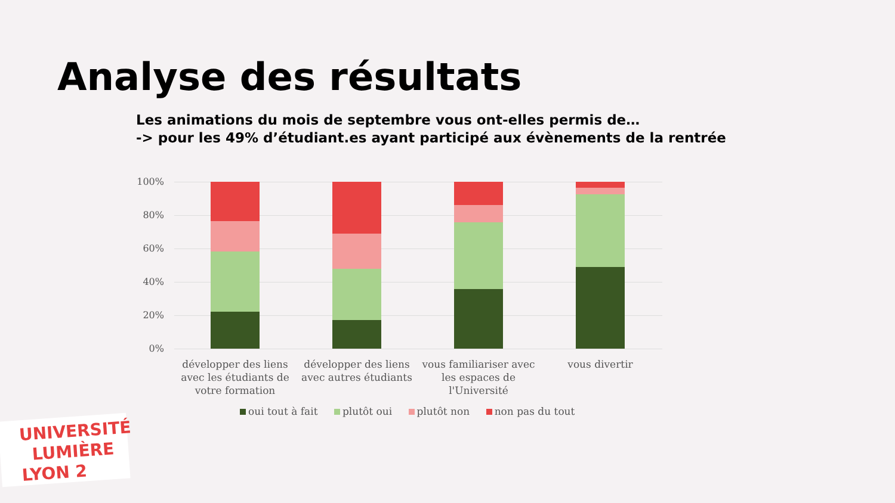Analyse des résultats
Les animations du mois de septembre vous ont-elles permis de…
-> pour les 49% d’étudiant.es ayant participé aux évènements de la rentrée
100%
80%
60%
40%
20%
0%
développer des liens avec les étudiants de votre formation
développer des liens avec autres étudiants
vous familiariser avec les espaces de l'Université
vous divertir
oui tout à fait plutôt oui plutôt non non pas du tout
UNIVERSITÉ
LUMIÈRE
LYON 2